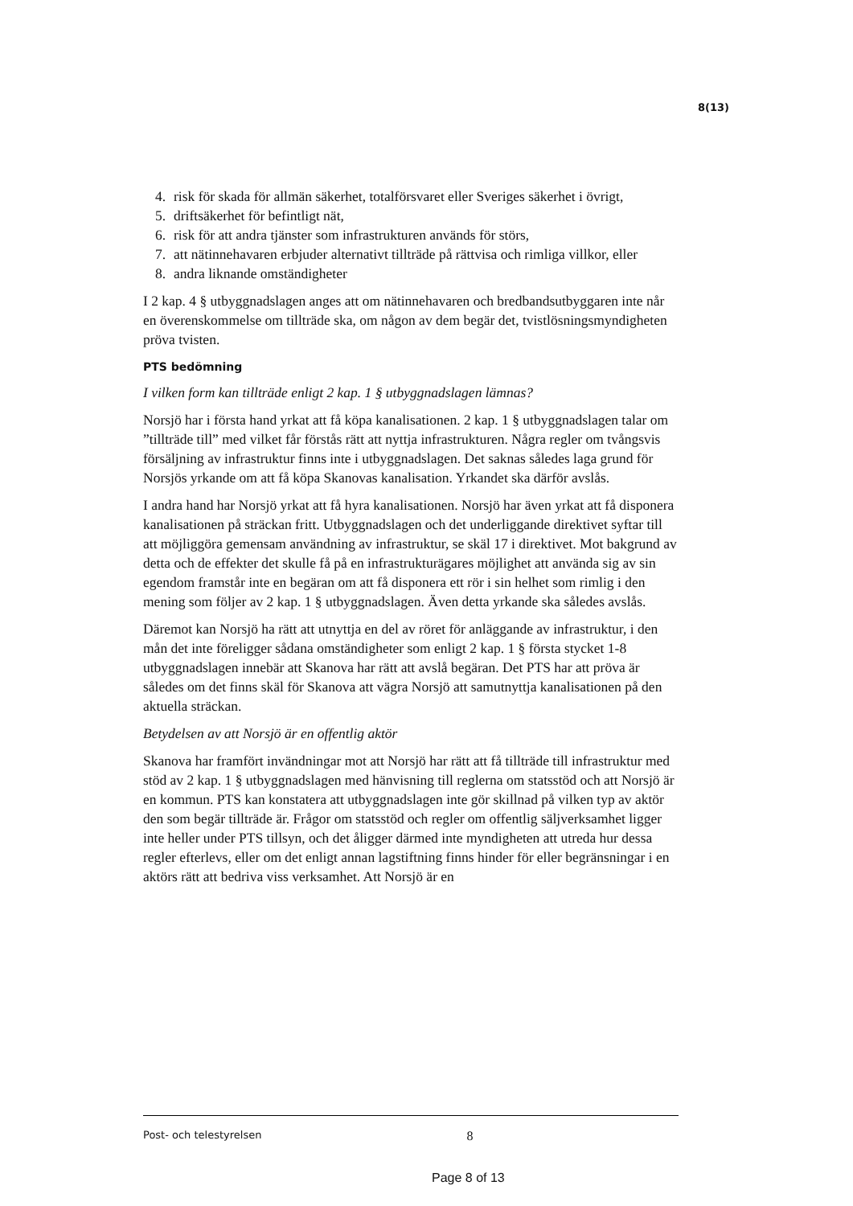8(13)
4. risk för skada för allmän säkerhet, totalförsvaret eller Sveriges säkerhet i övrigt,
5. driftsäkerhet för befintligt nät,
6. risk för att andra tjänster som infrastrukturen används för störs,
7. att nätinnehavaren erbjuder alternativt tillträde på rättvisa och rimliga villkor, eller
8. andra liknande omständigheter
I 2 kap. 4 § utbyggnadslagen anges att om nätinnehavaren och bredbandsutbyggaren inte når en överenskommelse om tillträde ska, om någon av dem begär det, tvistlösningsmyndigheten pröva tvisten.
PTS bedömning
I vilken form kan tillträde enligt 2 kap. 1 § utbyggnadslagen lämnas?
Norsjö har i första hand yrkat att få köpa kanalisationen. 2 kap. 1 § utbyggnadslagen talar om ”tillträde till” med vilket får förstås rätt att nyttja infrastrukturen. Några regler om tvångsvis försäljning av infrastruktur finns inte i utbyggnadslagen. Det saknas således laga grund för Norsjös yrkande om att få köpa Skanovas kanalisation. Yrkandet ska därför avslås.
I andra hand har Norsjö yrkat att få hyra kanalisationen. Norsjö har även yrkat att få disponera kanalisationen på sträckan fritt. Utbyggnadslagen och det underliggande direktivet syftar till att möjliggöra gemensam användning av infrastruktur, se skäl 17 i direktivet. Mot bakgrund av detta och de effekter det skulle få på en infrastrukturägares möjlighet att använda sig av sin egendom framstår inte en begäran om att få disponera ett rör i sin helhet som rimlig i den mening som följer av 2 kap. 1 § utbyggnadslagen. Även detta yrkande ska således avslås.
Däremot kan Norsjö ha rätt att utnyttja en del av röret för anläggande av infrastruktur, i den mån det inte föreligger sådana omständigheter som enligt 2 kap. 1 § första stycket 1-8 utbyggnadslagen innebär att Skanova har rätt att avslå begäran. Det PTS har att pröva är således om det finns skäl för Skanova att vägra Norsjö att samutnyttja kanalisationen på den aktuella sträckan.
Betydelsen av att Norsjö är en offentlig aktör
Skanova har framfört invändningar mot att Norsjö har rätt att få tillträde till infrastruktur med stöd av 2 kap. 1 § utbyggnadslagen med hänvisning till reglerna om statsstöd och att Norsjö är en kommun. PTS kan konstatera att utbyggnadslagen inte gör skillnad på vilken typ av aktör den som begär tillträde är. Frågor om statsstöd och regler om offentlig säljverksamhet ligger inte heller under PTS tillsyn, och det åligger därmed inte myndigheten att utreda hur dessa regler efterlevs, eller om det enligt annan lagstiftning finns hinder för eller begränsningar i en aktörs rätt att bedriva viss verksamhet. Att Norsjö är en
Post- och telestyrelsen 8
Page 8 of 13